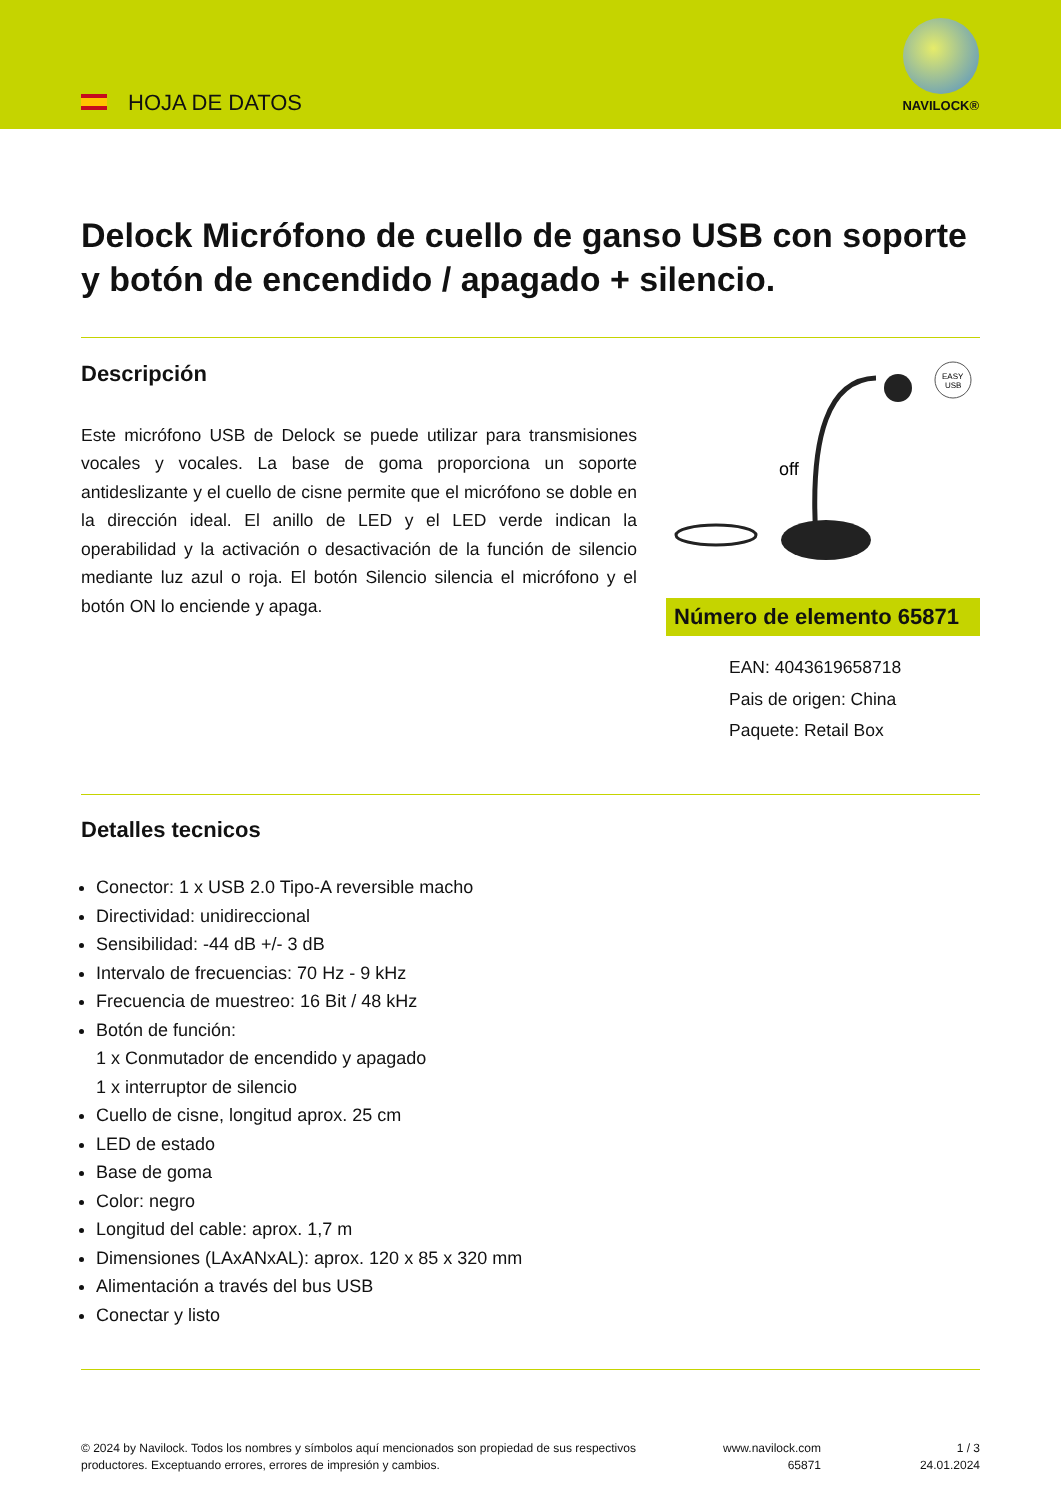HOJA DE DATOS
NAVILOCK®
Delock Micrófono de cuello de ganso USB con soporte y botón de encendido / apagado + silencio.
Descripción
Este micrófono USB de Delock se puede utilizar para transmisiones vocales y vocales. La base de goma proporciona un soporte antideslizante y el cuello de cisne permite que el micrófono se doble en la dirección ideal. El anillo de LED y el LED verde indican la operabilidad y la activación o desactivación de la función de silencio mediante luz azul o roja. El botón Silencio silencia el micrófono y el botón ON lo enciende y apaga.
EASY
USB
off
Número de elemento 65871
EAN: 4043619658718
Pais de origen: China
Paquete: Retail Box
Detalles tecnicos
Conector: 1 x USB 2.0 Tipo-A reversible macho
Directividad: unidireccional
Sensibilidad: -44 dB +/- 3 dB
Intervalo de frecuencias: 70 Hz - 9 kHz
Frecuencia de muestreo: 16 Bit / 48 kHz
Botón de función:
1 x Conmutador de encendido y apagado
1 x interruptor de silencio
Cuello de cisne, longitud aprox. 25 cm
LED de estado
Base de goma
Color: negro
Longitud del cable: aprox. 1,7 m
Dimensiones (LAxANxAL): aprox. 120 x 85 x 320 mm
Alimentación a través del bus USB
Conectar y listo
© 2024 by Navilock. Todos los nombres y símbolos aquí mencionados son propiedad de sus respectivos productores. Exceptuando errores, errores de impresión y cambios.
www.navilock.com
65871
1 / 3
24.01.2024